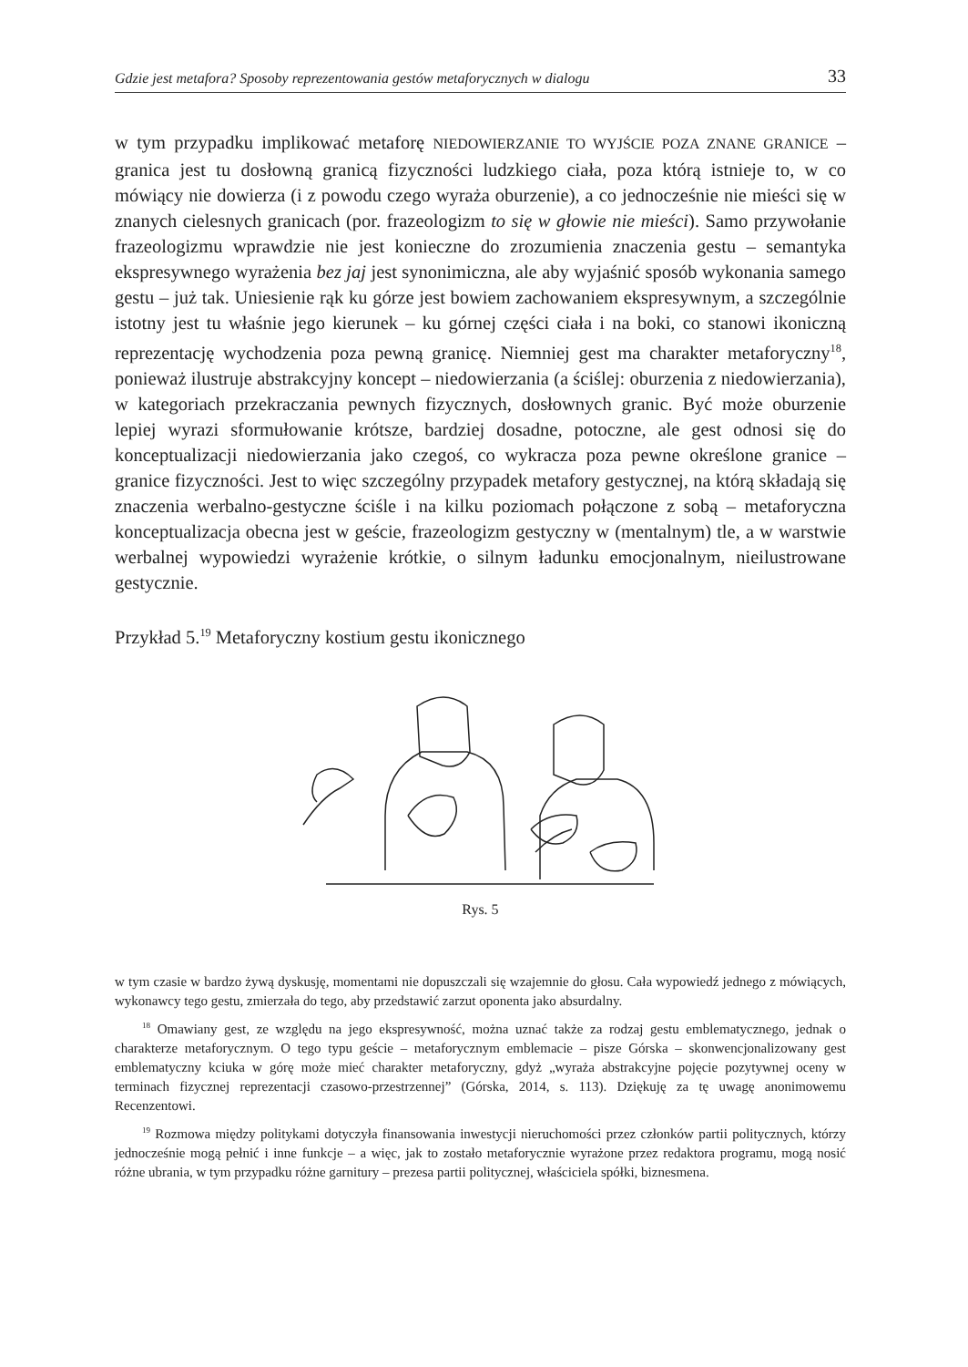Gdzie jest metafora? Sposoby reprezentowania gestów metaforycznych w dialogu 33
w tym przypadku implikować metaforę NIEDOWIERZANIE TO WYJŚCIE POZA ZNANE GRANICE – granica jest tu dosłowną granicą fizyczności ludzkiego ciała, poza którą istnieje to, w co mówiący nie dowierza (i z powodu czego wyraża oburzenie), a co jednocześnie nie mieści się w znanych cielesnych granicach (por. frazeologizm to się w głowie nie mieści). Samo przywołanie frazeologizmu wprawdzie nie jest konieczne do zrozumienia znaczenia gestu – semantyka ekspresywnego wyrażenia bez jaj jest synonimiczna, ale aby wyjaśnić sposób wykonania samego gestu – już tak. Uniesienie rąk ku górze jest bowiem zachowaniem ekspresywnym, a szczególnie istotny jest tu właśnie jego kierunek – ku górnej części ciała i na boki, co stanowi ikoniczną reprezentację wychodzenia poza pewną granicę. Niemniej gest ma charakter metaforyczny<sup>18</sup>, ponieważ ilustruje abstrakcyjny koncept – niedowierzania (a ściślej: oburzenia z niedowierzania), w kategoriach przekraczania pewnych fizycznych, dosłownych granic. Być może oburzenie lepiej wyrazi sformułowanie krótsze, bardziej dosadne, potoczne, ale gest odnosi się do konceptualizacji niedowierzania jako czegoś, co wykracza poza pewne określone granice – granice fizyczności. Jest to więc szczególny przypadek metafory gestycznej, na którą składają się znaczenia werbalno-gestyczne ściśle i na kilku poziomach połączone z sobą – metaforyczna konceptualizacja obecna jest w geście, frazeologizm gestyczny w (mentalnym) tle, a w warstwie werbalnej wypowiedzi wyrażenie krótkie, o silnym ładunku emocjonalnym, nieilustrowane gestycznie.
Przykład 5.<sup>19</sup> Metaforyczny kostium gestu ikonicznego
Rys. 5
w tym czasie w bardzo żywą dyskusję, momentami nie dopuszczali się wzajemnie do głosu. Cała wypowiedź jednego z mówiących, wykonawcy tego gestu, zmierzała do tego, aby przedstawić zarzut oponenta jako absurdalny.
<sup>18</sup> Omawiany gest, ze względu na jego ekspresywność, można uznać także za rodzaj gestu emblematycznego, jednak o charakterze metaforycznym. O tego typu geście – metaforycznym emblemacie – pisze Górska – skonwencjonalizowany gest emblematyczny kciuka w górę może mieć charakter metaforyczny, gdyż „wyraża abstrakcyjne pojęcie pozytywnej oceny w terminach fizycznej reprezentacji czasowo-przestrzennej” (Górska, 2014, s. 113). Dziękuję za tę uwagę anonimowemu Recenzentowi.
<sup>19</sup> Rozmowa między politykami dotyczyła finansowania inwestycji nieruchomości przez członków partii politycznych, którzy jednocześnie mogą pełnić i inne funkcje – a więc, jak to zostało metaforycznie wyrażone przez redaktora programu, mogą nosić różne ubrania, w tym przypadku różne garnitury – prezesa partii politycznej, właściciela spółki, biznesmena.